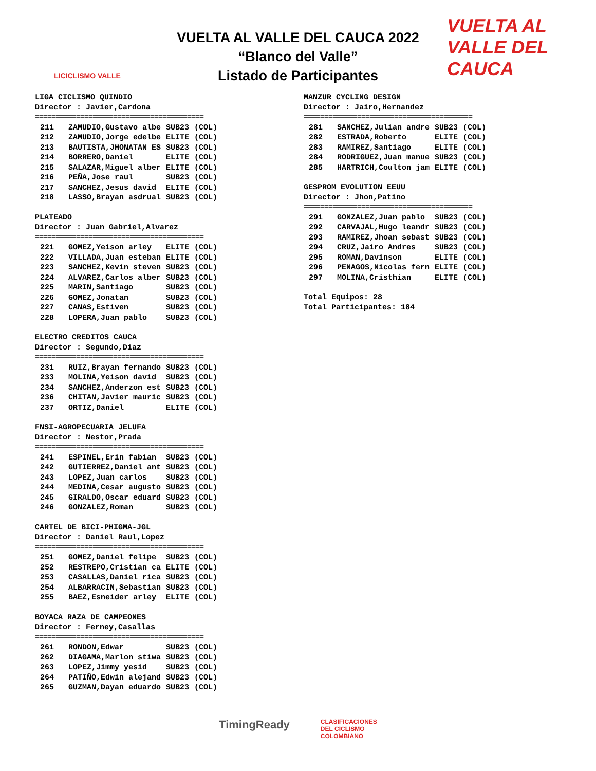LICICLISMO VALLE
VUELTA AL VALLE DEL CAUCA 2022
“Blanco del Valle”
Listado de Participantes
VUELTA AL VALLE DEL CAUCA
LIGA CICLISMO QUINDIO Director : Javier,Cardona =========================================
| 211 | ZAMUDIO,Gustavo albe | SUB23 | (COL) |
| 212 | ZAMUDIO,Jorge edelbe | ELITE | (COL) |
| 213 | BAUTISTA,JHONATAN ES | SUB23 | (COL) |
| 214 | BORRERO,Daniel | ELITE | (COL) |
| 215 | SALAZAR,Miguel alber | ELITE | (COL) |
| 216 | PEÑA,Jose raul | SUB23 | (COL) |
| 217 | SANCHEZ,Jesus david | ELITE | (COL) |
| 218 | LASSO,Brayan asdrual | SUB23 | (COL) |
PLATEADO Director : Juan Gabriel,Alvarez =========================================
| 221 | GOMEZ,Yeison arley | ELITE | (COL) |
| 222 | VILLADA,Juan esteban | ELITE | (COL) |
| 223 | SANCHEZ,Kevin steven | SUB23 | (COL) |
| 224 | ALVAREZ,Carlos alber | SUB23 | (COL) |
| 225 | MARIN,Santiago | SUB23 | (COL) |
| 226 | GOMEZ,Jonatan | SUB23 | (COL) |
| 227 | CANAS,Estiven | SUB23 | (COL) |
| 228 | LOPERA,Juan pablo | SUB23 | (COL) |
ELECTRO CREDITOS CAUCA Director : Segundo,Diaz =========================================
| 231 | RUIZ,Brayan fernando | SUB23 | (COL) |
| 233 | MOLINA,Yeison david | SUB23 | (COL) |
| 234 | SANCHEZ,Anderzon est | SUB23 | (COL) |
| 236 | CHITAN,Javier mauric | SUB23 | (COL) |
| 237 | ORTIZ,Daniel | ELITE | (COL) |
FNSI-AGROPECUARIA JELUFA Director : Nestor,Prada =========================================
| 241 | ESPINEL,Erin fabian | SUB23 | (COL) |
| 242 | GUTIERREZ,Daniel ant | SUB23 | (COL) |
| 243 | LOPEZ,Juan carlos | SUB23 | (COL) |
| 244 | MEDINA,Cesar augusto | SUB23 | (COL) |
| 245 | GIRALDO,Oscar eduard | SUB23 | (COL) |
| 246 | GONZALEZ,Roman | SUB23 | (COL) |
CARTEL DE BICI-PHIGMA-JGL Director : Daniel Raul,Lopez =========================================
| 251 | GOMEZ,Daniel felipe | SUB23 | (COL) |
| 252 | RESTREPO,Cristian ca | ELITE | (COL) |
| 253 | CASALLAS,Daniel rica | SUB23 | (COL) |
| 254 | ALBARRACIN,Sebastian | SUB23 | (COL) |
| 255 | BAEZ,Esneider arley | ELITE | (COL) |
BOYACA RAZA DE CAMPEONES Director : Ferney,Casallas =========================================
| 261 | RONDON,Edwar | SUB23 | (COL) |
| 262 | DIAGAMA,Marlon stiwa | SUB23 | (COL) |
| 263 | LOPEZ,Jimmy yesid | SUB23 | (COL) |
| 264 | PATIÑO,Edwin alejand | SUB23 | (COL) |
| 265 | GUZMAN,Dayan eduardo | SUB23 | (COL) |
MANZUR CYCLING DESIGN Director : Jairo,Hernandez =========================================
| 281 | SANCHEZ,Julian andre | SUB23 | (COL) |
| 282 | ESTRADA,Roberto | ELITE | (COL) |
| 283 | RAMIREZ,Santiago | ELITE | (COL) |
| 284 | RODRIGUEZ,Juan manue | SUB23 | (COL) |
| 285 | HARTRICH,Coulton jam | ELITE | (COL) |
GESPROM EVOLUTION EEUU Director : Jhon,Patino =========================================
| 291 | GONZALEZ,Juan pablo | SUB23 | (COL) |
| 292 | CARVAJAL,Hugo leandr | SUB23 | (COL) |
| 293 | RAMIREZ,Jhoan sebast | SUB23 | (COL) |
| 294 | CRUZ,Jairo Andres | SUB23 | (COL) |
| 295 | ROMAN,Davinson | ELITE | (COL) |
| 296 | PENAGOS,Nicolas fern | ELITE | (COL) |
| 297 | MOLINA,Cristhian | ELITE | (COL) |
Total Equipos: 28 Total Participantes: 184
TimingReady CLASIFICACIONES
DEL CICLISMO
COLOMBIANO